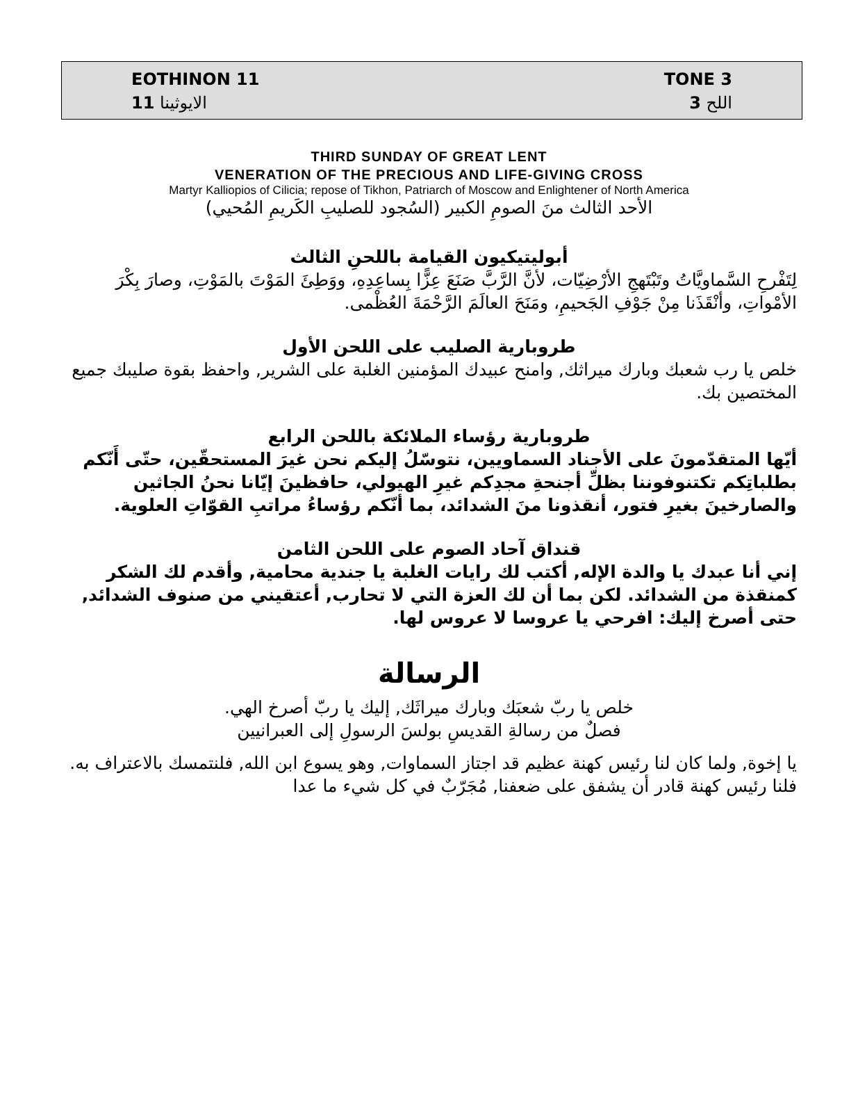EOTHINON 11
الايوثينا 11
TONE 3
اللح 3
THIRD SUNDAY OF GREAT LENT
VENERATION OF THE PRECIOUS AND LIFE-GIVING CROSS
Martyr Kalliopios of Cilicia; repose of Tikhon, Patriarch of Moscow and Enlightener of North America
الأحد الثالث منَ الصومِ الكبير (السُجود للصليبِ الكَريمِ المُحيي)
أبوليتيكيون القيامة باللحنِ الثالث
لِتَفْرحِ السَّماويَّاتُ وتَبْتَهجِ الأرْضِيّات، لأنَّ الرَّبَّ صَنَعَ عِزًّا بِساعِدِهِ، ووَطِئَ المَوْتَ بالمَوْتِ، وصارَ بِكْرَ الأمْواتِ، وأنْقَذَنا مِنْ جَوْفِ الجَحيمِ، ومَنَحَ العالَمَ الرَّحْمَةَ العُظْمى.
طروبارية الصليب على اللحن الأول
خلص يا رب شعبك وبارك ميراثك, وامنح عبيدك المؤمنين الغلبة على الشرير, واحفظ بقوة صليبك جميع المختصين بك.
طروبارية رؤساء الملائكة باللحن الرابع
أيّها المتقدّمونَ على الأجناد السماويين، نتوسّلُ إليكم نحن غيرَ المستحقّين، حتّى أَنّكم بطلباتِكم تكتنوفوننا بظلِّ أجنحةِ مجدِكم غيرِ الهيولي، حافظينَ إيّانا نحنُ الجاثين والصارخينَ بغيرِ فتور، أنقذونا منَ الشدائد، بما أنّكم رؤساءُ مراتبِ القوّاتِ العلوية.
قنداق آحاد الصوم على اللحن الثامن
إني أنا عبدك يا والدة الإله, أكتب لك رايات الغلبة يا جندية محامية, وأقدم لك الشكر كمنقذة من الشدائد. لكن بما أن لك العزة التي لا تحارب, أعتقيني من صنوف الشدائد, حتى أصرخ إليك: افرحي يا عروسا لا عروس لها.
الرسالة
خلص يا ربّ شعبَك وبارك ميراثَك, إليك يا ربّ أصرخ الهي.
فصلٌ من رسالةِ القديسِ بولسَ الرسولِ إلى العبرانيين
يا إخوة, ولما كان لنا رئيس كهنة عظيم قد اجتاز السماوات, وهو يسوع ابن الله, فلنتمسك بالاعتراف به. فلنا رئيس كهنة قادر أن يشفق على ضعفنا, مُجَرّبٌ في كل شيء ما عدا